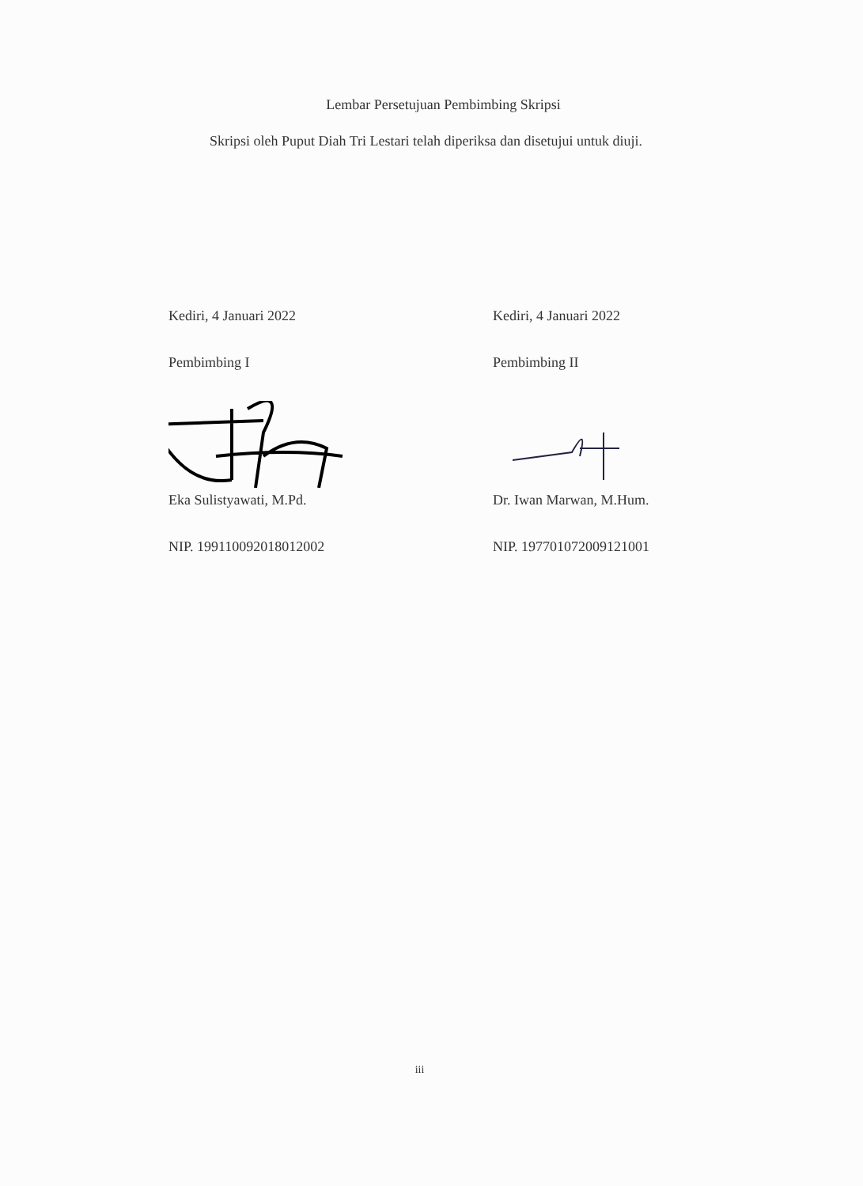Lembar Persetujuan Pembimbing Skripsi
Skripsi oleh Puput Diah Tri Lestari telah diperiksa dan disetujui untuk diuji.
Kediri, 4 Januari 2022
Pembimbing I
Eka Sulistyawati, M.Pd.
NIP. 199110092018012002
Kediri, 4 Januari 2022
Pembimbing II
Dr. Iwan Marwan, M.Hum.
NIP. 197701072009121001
iii